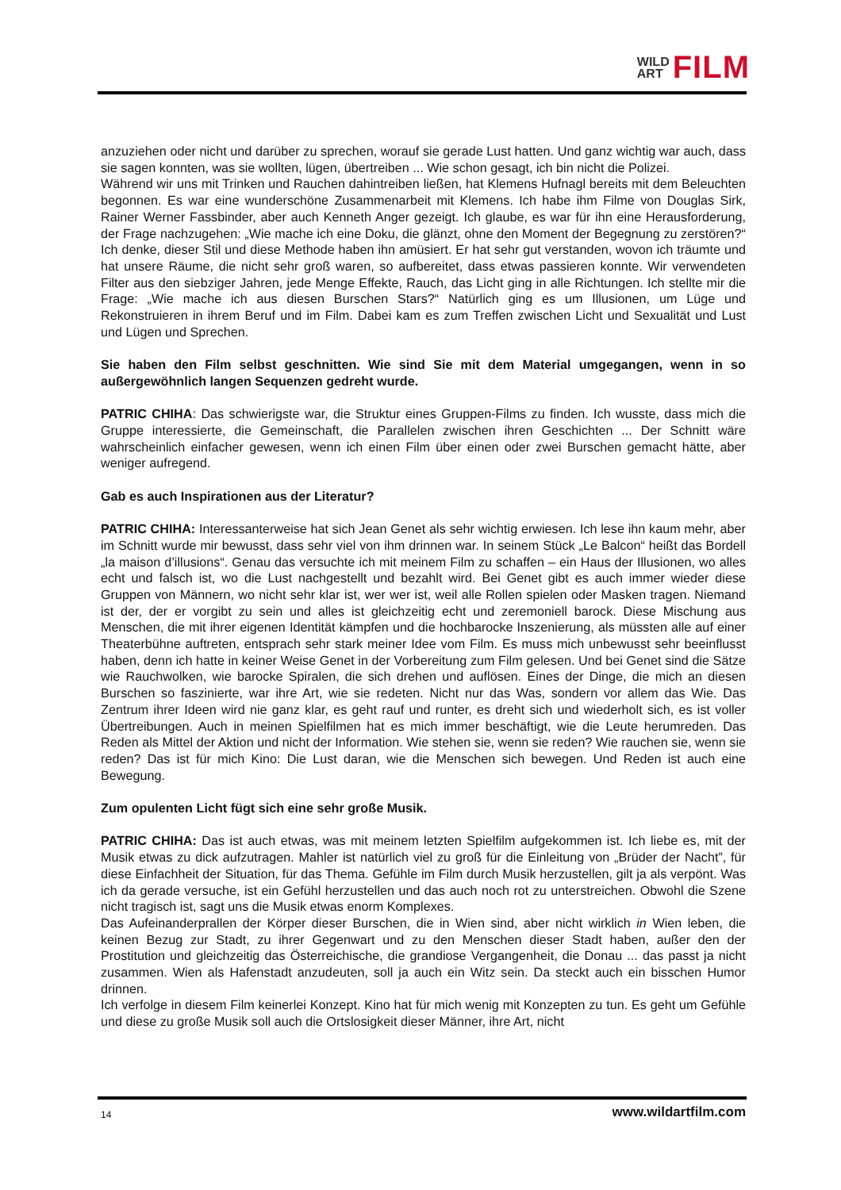WILD
ART
FILM
anzuziehen oder nicht und darüber zu sprechen, worauf sie gerade Lust hatten. Und ganz wichtig war auch, dass sie sagen konnten, was sie wollten, lügen, übertreiben ... Wie schon gesagt, ich bin nicht die Polizei.
Während wir uns mit Trinken und Rauchen dahintreiben ließen, hat Klemens Hufnagl bereits mit dem Beleuchten begonnen. Es war eine wunderschöne Zusammenarbeit mit Klemens. Ich habe ihm Filme von Douglas Sirk, Rainer Werner Fassbinder, aber auch Kenneth Anger gezeigt. Ich glaube, es war für ihn eine Herausforderung, der Frage nachzugehen: „Wie mache ich eine Doku, die glänzt, ohne den Moment der Begegnung zu zerstören?“ Ich denke, dieser Stil und diese Methode haben ihn amüsiert. Er hat sehr gut verstanden, wovon ich träumte und hat unsere Räume, die nicht sehr groß waren, so aufbereitet, dass etwas passieren konnte. Wir verwendeten Filter aus den siebziger Jahren, jede Menge Effekte, Rauch, das Licht ging in alle Richtungen. Ich stellte mir die Frage: „Wie mache ich aus diesen Burschen Stars?“ Natürlich ging es um Illusionen, um Lüge und Rekonstruieren in ihrem Beruf und im Film. Dabei kam es zum Treffen zwischen Licht und Sexualität und Lust und Lügen und Sprechen.
Sie haben den Film selbst geschnitten. Wie sind Sie mit dem Material umgegangen, wenn in so außergewöhnlich langen Sequenzen gedreht wurde.
PATRIC CHIHA: Das schwierigste war, die Struktur eines Gruppen-Films zu finden. Ich wusste, dass mich die Gruppe interessierte, die Gemeinschaft, die Parallelen zwischen ihren Geschichten ... Der Schnitt wäre wahrscheinlich einfacher gewesen, wenn ich einen Film über einen oder zwei Burschen gemacht hätte, aber weniger aufregend.
Gab es auch Inspirationen aus der Literatur?
PATRIC CHIHA: Interessanterweise hat sich Jean Genet als sehr wichtig erwiesen. Ich lese ihn kaum mehr, aber im Schnitt wurde mir bewusst, dass sehr viel von ihm drinnen war. In seinem Stück „Le Balcon“ heißt das Bordell „la maison d’illusions“. Genau das versuchte ich mit meinem Film zu schaffen – ein Haus der Illusionen, wo alles echt und falsch ist, wo die Lust nachgestellt und bezahlt wird. Bei Genet gibt es auch immer wieder diese Gruppen von Männern, wo nicht sehr klar ist, wer wer ist, weil alle Rollen spielen oder Masken tragen. Niemand ist der, der er vorgibt zu sein und alles ist gleichzeitig echt und zeremoniell barock. Diese Mischung aus Menschen, die mit ihrer eigenen Identität kämpfen und die hochbarocke Inszenierung, als müssten alle auf einer Theaterbühne auftreten, entsprach sehr stark meiner Idee vom Film. Es muss mich unbewusst sehr beeinflusst haben, denn ich hatte in keiner Weise Genet in der Vorbereitung zum Film gelesen. Und bei Genet sind die Sätze wie Rauchwolken, wie barocke Spiralen, die sich drehen und auflösen. Eines der Dinge, die mich an diesen Burschen so faszinierte, war ihre Art, wie sie redeten. Nicht nur das Was, sondern vor allem das Wie. Das Zentrum ihrer Ideen wird nie ganz klar, es geht rauf und runter, es dreht sich und wiederholt sich, es ist voller Übertreibungen. Auch in meinen Spielfilmen hat es mich immer beschäftigt, wie die Leute herumreden. Das Reden als Mittel der Aktion und nicht der Information. Wie stehen sie, wenn sie reden? Wie rauchen sie, wenn sie reden? Das ist für mich Kino: Die Lust daran, wie die Menschen sich bewegen. Und Reden ist auch eine Bewegung.
Zum opulenten Licht fügt sich eine sehr große Musik.
PATRIC CHIHA: Das ist auch etwas, was mit meinem letzten Spielfilm aufgekommen ist. Ich liebe es, mit der Musik etwas zu dick aufzutragen. Mahler ist natürlich viel zu groß für die Einleitung von „Brüder der Nacht”, für diese Einfachheit der Situation, für das Thema. Gefühle im Film durch Musik herzustellen, gilt ja als verpönt. Was ich da gerade versuche, ist ein Gefühl herzustellen und das auch noch rot zu unterstreichen. Obwohl die Szene nicht tragisch ist, sagt uns die Musik etwas enorm Komplexes.
Das Aufeinanderprallen der Körper dieser Burschen, die in Wien sind, aber nicht wirklich in Wien leben, die keinen Bezug zur Stadt, zu ihrer Gegenwart und zu den Menschen dieser Stadt haben, außer den der Prostitution und gleichzeitig das Österreichische, die grandiose Vergangenheit, die Donau ... das passt ja nicht zusammen. Wien als Hafenstadt anzudeuten, soll ja auch ein Witz sein. Da steckt auch ein bisschen Humor drinnen.
Ich verfolge in diesem Film keinerlei Konzept. Kino hat für mich wenig mit Konzepten zu tun. Es geht um Gefühle und diese zu große Musik soll auch die Ortslosigkeit dieser Männer, ihre Art, nicht
14 www.wildartfilm.com